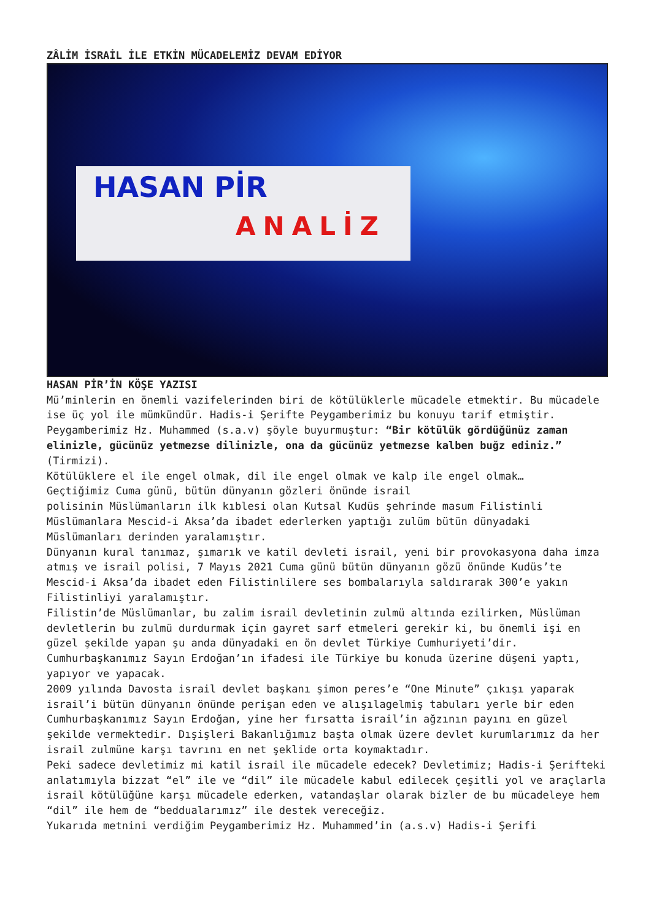ZÂLİM İSRAİL İLE ETKİN MÜCADELEMİZ DEVAM EDİYOR
HASAN PİR
ANALİZ
HASAN PİR’İN KÖŞE YAZISI
Mü’minlerin en önemli vazifelerinden biri de kötülüklerle mücadele etmektir. Bu mücadele ise üç yol ile mümkündür. Hadis-i Şerifte Peygamberimiz bu konuyu tarif etmiştir. Peygamberimiz Hz. Muhammed (s.a.v) şöyle buyurmuştur: “Bir kötülük gördüğünüz zaman elinizle, gücünüz yetmezse dilinizle, ona da gücünüz yetmezse kalben buğz ediniz.” (Tirmizi).
Kötülüklere el ile engel olmak, dil ile engel olmak ve kalp ile engel olmak…
Geçtiğimiz Cuma günü, bütün dünyanın gözleri önünde israil
polisinin Müslümanların ilk kıblesi olan Kutsal Kudüs şehrinde masum Filistinli Müslümanlara Mescid-i Aksa’da ibadet ederlerken yaptığı zulüm bütün dünyadaki Müslümanları derinden yaralamıştır.
Dünyanın kural tanımaz, şımarık ve katil devleti israil, yeni bir provokasyona daha imza atmış ve israil polisi, 7 Mayıs 2021 Cuma günü bütün dünyanın gözü önünde Kudüs’te Mescid-i Aksa’da ibadet eden Filistinlilere ses bombalarıyla saldırarak 300’e yakın Filistinliyi yaralamıştır.
Filistin’de Müslümanlar, bu zalim israil devletinin zulmü altında ezilirken, Müslüman devletlerin bu zulmü durdurmak için gayret sarf etmeleri gerekir ki, bu önemli işi en güzel şekilde yapan şu anda dünyadaki en ön devlet Türkiye Cumhuriyeti’dir. Cumhurbaşkanımız Sayın Erdoğan’ın ifadesi ile Türkiye bu konuda üzerine düşeni yaptı, yapıyor ve yapacak.
2009 yılında Davosta israil devlet başkanı şimon peres’e “One Minute” çıkışı yaparak israil’i bütün dünyanın önünde perişan eden ve alışılagelmiş tabuları yerle bir eden Cumhurbaşkanımız Sayın Erdoğan, yine her fırsatta israil’in ağzının payını en güzel şekilde vermektedir. Dışişleri Bakanlığımız başta olmak üzere devlet kurumlarımız da her israil zulmüne karşı tavrını en net şeklide orta koymaktadır.
Peki sadece devletimiz mi katil israil ile mücadele edecek? Devletimiz; Hadis-i Şerifteki anlatımıyla bizzat “el” ile ve “dil” ile mücadele kabul edilecek çeşitli yol ve araçlarla israil kötülüğüne karşı mücadele ederken, vatandaşlar olarak bizler de bu mücadeleye hem “dil” ile hem de “beddualarımız” ile destek vereceğiz.
Yukarıda metnini verdiğim Peygamberimiz Hz. Muhammed’in (a.s.v) Hadis-i Şerifi